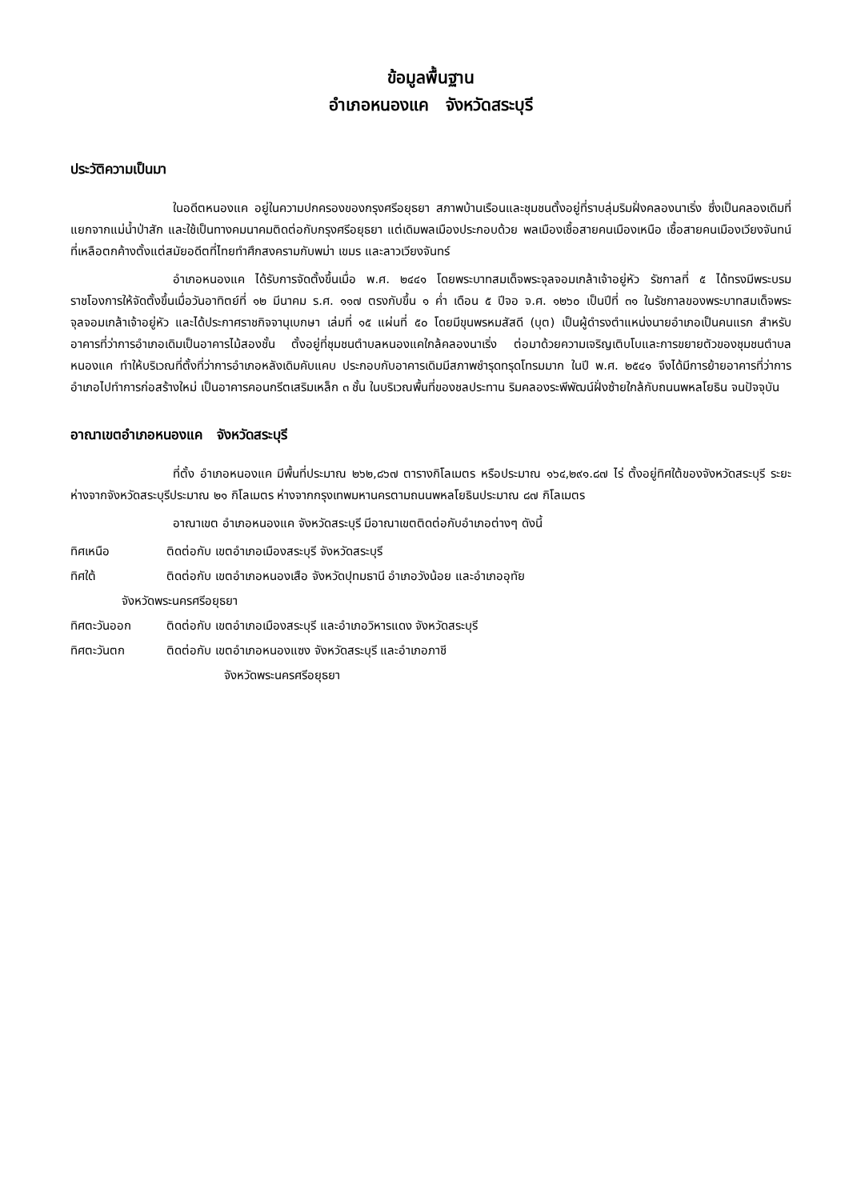ข้อมูลพื้นฐาน
อำเภอหนองแค จังหวัดสระบุรี
ประวัติความเป็นมา
ในอดีตหนองแค อยู่ในความปกครองของกรุงศรีอยุธยา สภาพบ้านเรือนและชุมชนตั้งอยู่ที่ราบลุ่มริมฝั่งคลองนาเริ่ง ซึ่งเป็นคลองเดิมที่แยกจากแม่น้ำป่าสัก และใช้เป็นทางคมนาคมติดต่อกับกรุงศรีอยุธยา แต่เดิมพลเมืองประกอบด้วย พลเมืองเชื้อสายคนเมืองเหนือ เชื้อสายคนเมืองเวียงจันทน์ ที่เหลือตกค้างตั้งแต่สมัยอดีตที่ไทยทำศึกสงครามกับพม่า เขมร และลาวเวียงจันทร์
อำเภอหนองแค ได้รับการจัดตั้งขึ้นเมื่อ พ.ศ. ๒๔๔๑ โดยพระบาทสมเด็จพระจุลจอมเกล้าเจ้าอยู่หัว รัชกาลที่ ๕ ได้ทรงมีพระบรมราชโองการให้จัดตั้งขึ้นเมื่อวันอาทิตย์ที่ ๑๒ มีนาคม ร.ศ. ๑๑๗ ตรงกับขึ้น ๑ ค่ำ เดือน ๕ ปีจอ จ.ศ. ๑๒๖๐ เป็นปีที่ ๓๑ ในรัชกาลของพระบาทสมเด็จพระจุลจอมเกล้าเจ้าอยู่หัว และได้ประกาศราชกิจจานุเบกษา เล่มที่ ๑๕ แผ่นที่ ๕๐ โดยมีขุนพรหมสัสดี (บุต) เป็นผู้ดำรงตำแหน่งนายอำเภอเป็นคนแรก สำหรับอาคารที่ว่าการอำเภอเดิมเป็นอาคารไม้สองชั้น ตั้งอยู่ที่ชุมชนตำบลหนองแคใกล้คลองนาเริ่ง ต่อมาด้วยความเจริญเติบโบและการขยายตัวของชุมชนตำบลหนองแค ทำให้บริเวณที่ตั้งที่ว่าการอำเภอหลังเดิมคับแคบ ประกอบกับอาคารเดิมมีสภาพชำรุดทรุดโทรมมาก ในปี พ.ศ. ๒๕๔๑ จึงได้มีการย้ายอาคารที่ว่าการอำเภอไปทำการก่อสร้างใหม่ เป็นอาคารคอนกรีตเสริมเหล็ก ๓ ชั้น ในบริเวณพื้นที่ของชลประทาน ริมคลองระพีพัฒน์ฝั่งซ้ายใกล้กับถนนพหลโยธิน จนปัจจุบัน
อาณาเขตอำเภอหนองแค จังหวัดสระบุรี
ที่ตั้ง อำเภอหนองแค มีพื้นที่ประมาณ ๒๖๒,๘๖๗ ตารางกิโลเมตร หรือประมาณ ๑๖๔,๒๙๑.๘๗ ไร่ ตั้งอยู่ทิศใต้ของจังหวัดสระบุรี ระยะห่างจากจังหวัดสระบุรีประมาณ ๒๑ กิโลเมตร ห่างจากกรุงเทพมหานครตามถนนพหลโยธินประมาณ ๘๗ กิโลเมตร
อาณาเขต อำเภอหนองแค จังหวัดสระบุรี มีอาณาเขตติดต่อกับอำเภอต่างๆ ดังนี้
ทิศเหนือ ติดต่อกับ เขตอำเภอเมืองสระบุรี จังหวัดสระบุรี
ทิศใต้ ติดต่อกับ เขตอำเภอหนองเสือ จังหวัดปุทมธานี อำเภอวังน้อย และอำเภออุทัย
จังหวัดพระนครศรีอยุธยา
ทิศตะวันออก ติดต่อกับ เขตอำเภอเมืองสระบุรี และอำเภอวิหารแดง จังหวัดสระบุรี
ทิศตะวันตก ติดต่อกับ เขตอำเภอหนองแซง จังหวัดสระบุรี และอำเภอภาชี
จังหวัดพระนครศรีอยุธยา